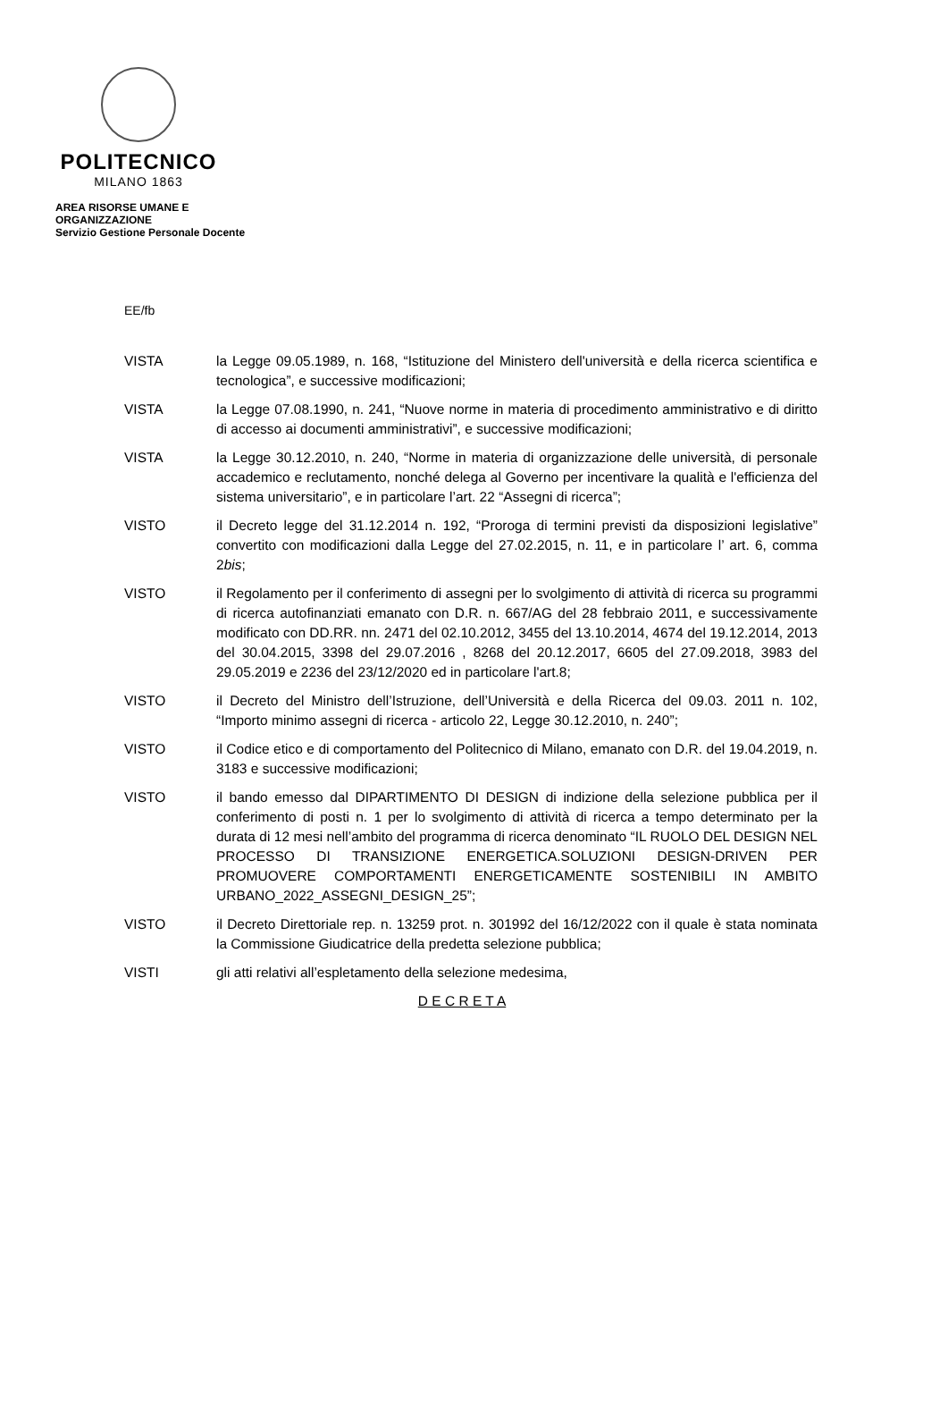POLITECNICO
MILANO 1863
AREA RISORSE UMANE E ORGANIZZAZIONE
Servizio Gestione Personale Docente
EE/fb
VISTA la Legge 09.05.1989, n. 168, “Istituzione del Ministero dell'università e della ricerca scientifica e tecnologica”, e successive modificazioni;
VISTA la Legge 07.08.1990, n. 241, “Nuove norme in materia di procedimento amministrativo e di diritto di accesso ai documenti amministrativi”, e successive modificazioni;
VISTA la Legge 30.12.2010, n. 240, “Norme in materia di organizzazione delle università, di personale accademico e reclutamento, nonché delega al Governo per incentivare la qualità e l'efficienza del sistema universitario”, e in particolare l’art. 22 “Assegni di ricerca”;
VISTO il Decreto legge del 31.12.2014 n. 192, “Proroga di termini previsti da disposizioni legislative” convertito con modificazioni dalla Legge del 27.02.2015, n. 11, e in particolare l’ art. 6, comma 2bis;
VISTO il Regolamento per il conferimento di assegni per lo svolgimento di attività di ricerca su programmi di ricerca autofinanziati emanato con D.R. n. 667/AG del 28 febbraio 2011, e successivamente modificato con DD.RR. nn. 2471 del 02.10.2012, 3455 del 13.10.2014, 4674 del 19.12.2014, 2013 del 30.04.2015, 3398 del 29.07.2016 , 8268 del 20.12.2017, 6605 del 27.09.2018, 3983 del 29.05.2019 e 2236 del 23/12/2020 ed in particolare l'art.8;
VISTO il Decreto del Ministro dell’Istruzione, dell’Università e della Ricerca del 09.03. 2011 n. 102, “Importo minimo assegni di ricerca - articolo 22, Legge 30.12.2010, n. 240”;
VISTO il Codice etico e di comportamento del Politecnico di Milano, emanato con D.R. del 19.04.2019, n. 3183 e successive modificazioni;
VISTO il bando emesso dal DIPARTIMENTO DI DESIGN di indizione della selezione pubblica per il conferimento di posti n. 1 per lo svolgimento di attività di ricerca a tempo determinato per la durata di 12 mesi nell’ambito del programma di ricerca denominato “IL RUOLO DEL DESIGN NEL PROCESSO DI TRANSIZIONE ENERGETICA.SOLUZIONI DESIGN-DRIVEN PER PROMUOVERE COMPORTAMENTI ENERGETICAMENTE SOSTENIBILI IN AMBITO URBANO_2022_ASSEGNI_DESIGN_25”;
VISTO il Decreto Direttoriale rep. n. 13259 prot. n. 301992 del 16/12/2022 con il quale è stata nominata la Commissione Giudicatrice della predetta selezione pubblica;
VISTI gli atti relativi all’espletamento della selezione medesima,
D E C R E T A